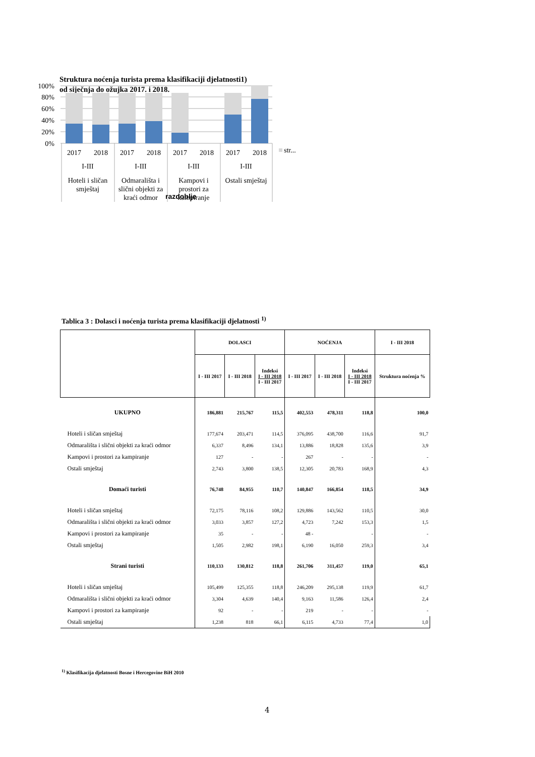Struktura noćenja turista prema klasifikaciji djelatnosti1)
od siječnja do ožujka 2017. i 2018.
100%
80%
60%
40%
20%
0%
2017
2018
2017
2018
2017
2018
2017
2018
I-III
I-III
I-III
I-III
Hoteli i sličan
smještaj
Odmarališta i
slični objekti za
kraći odmor
Kampovi i
prostori za
kampiranje
Ostali smještaj
razdoblje
str...
Tablica 3 : Dolasci i noćenja turista prema klasifikaciji djelatnosti <sup>1)</sup>
| | DOLASCI | | | NOĆENJA | | | I - III 2018 |
| --- | --- | --- | --- | --- | --- | --- | --- |
| | I - III 2017 | I - III 2018 | Indeksi I - III 2018 I - III 2017 | I - III 2017 | I - III 2018 | Indeksi I - III 2018 I - III 2017 | Struktura noćenja % |
| UKUPNO | 186,881 | 215,767 | 115,5 | 402,553 | 478,311 | 118,8 | 100,0 |
| Hoteli i sličan smještaj | 177,674 | 203,471 | 114,5 | 376,095 | 438,700 | 116,6 | 91,7 |
| Odmarališta i slični objekti za kraći odmor | 6,337 | 8,496 | 134,1 | 13,886 | 18,828 | 135,6 | 3,9 |
| Kampovi i prostori za kampiranje | 127 | - | - | 267 | - | - | - |
| Ostali smještaj | 2,743 | 3,800 | 138,5 | 12,305 | 20,783 | 168,9 | 4,3 |
| Domaći turisti | 76,748 | 84,955 | 110,7 | 140,847 | 166,854 | 118,5 | 34,9 |
| Hoteli i sličan smještaj | 72,175 | 78,116 | 108,2 | 129,886 | 143,562 | 110,5 | 30,0 |
| Odmarališta i slični objekti za kraći odmor | 3,033 | 3,857 | 127,2 | 4,723 | 7,242 | 153,3 | 1,5 |
| Kampovi i prostori za kampiranje | 35 | - | - | 48 - | | - | - |
| Ostali smještaj | 1,505 | 2,982 | 198,1 | 6,190 | 16,050 | 259,3 | 3,4 |
| Strani turisti | 110,133 | 130,812 | 118,8 | 261,706 | 311,457 | 119,0 | 65,1 |
| Hoteli i sličan smještaj | 105,499 | 125,355 | 118,8 | 246,209 | 295,138 | 119,9 | 61,7 |
| Odmarališta i slični objekti za kraći odmor | 3,304 | 4,639 | 140,4 | 9,163 | 11,586 | 126,4 | 2,4 |
| Kampovi i prostori za kampiranje | 92 | - | - | 219 | - | - | - |
| Ostali smještaj | 1,238 | 818 | 66,1 | 6,115 | 4,733 | 77,4 | 1,0 |
<sup>1)</sup> Klasifikacija djelatnosti Bosne i Hercegovine BiH 2010
4